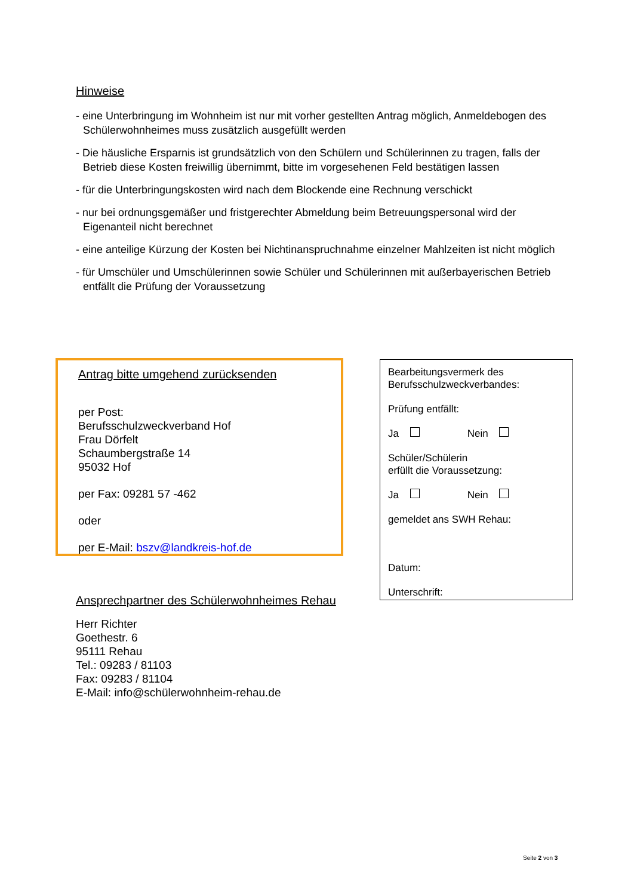Hinweise
- eine Unterbringung im Wohnheim ist nur mit vorher gestellten Antrag möglich, Anmeldebogen des Schülerwohnheimes muss zusätzlich ausgefüllt werden
- Die häusliche Ersparnis ist grundsätzlich von den Schülern und Schülerinnen zu tragen, falls der Betrieb diese Kosten freiwillig übernimmt, bitte im vorgesehenen Feld bestätigen lassen
- für die Unterbringungskosten wird nach dem Blockende eine Rechnung verschickt
- nur bei ordnungsgemäßer und fristgerechter Abmeldung beim Betreuungspersonal wird der Eigenanteil nicht berechnet
- eine anteilige Kürzung der Kosten bei Nichtinanspruchnahme einzelner Mahlzeiten ist nicht möglich
- für Umschüler und Umschülerinnen sowie Schüler und Schülerinnen mit außerbayerischen Betrieb entfällt die Prüfung der Voraussetzung
Antrag bitte umgehend zurücksenden
per Post:
Berufsschulzweckverband Hof
Frau Dörfelt
Schaumbergstraße 14
95032 Hof
per Fax: 09281 57 -462
oder
per E-Mail: bszv@landkreis-hof.de
Bearbeitungsvermerk des
Berufsschulzweckverbandes:
Prüfung entfällt:
Ja Nein
Schüler/Schülerin
erfüllt die Voraussetzung:
Ja Nein
gemeldet ans SWH Rehau:
Datum:
Unterschrift:
Ansprechpartner des Schülerwohnheimes Rehau
Herr Richter
Goethestr. 6
95111 Rehau
Tel.: 09283 / 81103
Fax: 09283 / 81104
E-Mail: info@schülerwohnheim-rehau.de
Seite 2 von 3